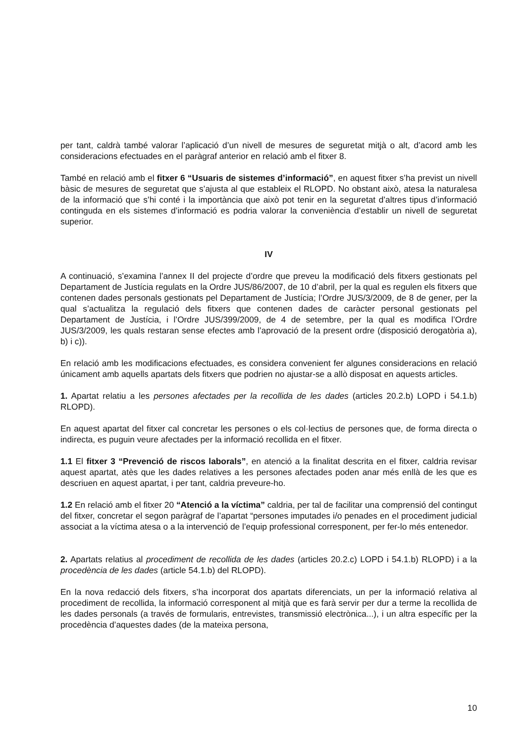per tant, caldrà també valorar l’aplicació d’un nivell de mesures de seguretat mitjà o alt, d’acord amb les consideracions efectuades en el paràgraf anterior en relació amb el fitxer 8.
També en relació amb el fitxer 6 “Usuaris de sistemes d’informació”, en aquest fitxer s’ha previst un nivell bàsic de mesures de seguretat que s’ajusta al que estableix el RLOPD. No obstant això, atesa la naturalesa de la informació que s’hi conté i la importància que això pot tenir en la seguretat d’altres tipus d’informació continguda en els sistemes d’informació es podria valorar la conveniència d’establir un nivell de seguretat superior.
IV
A continuació, s’examina l’annex II del projecte d’ordre que preveu la modificació dels fitxers gestionats pel Departament de Justícia regulats en la Ordre JUS/86/2007, de 10 d’abril, per la qual es regulen els fitxers que contenen dades personals gestionats pel Departament de Justícia; l’Ordre JUS/3/2009, de 8 de gener, per la qual s’actualitza la regulació dels fitxers que contenen dades de caràcter personal gestionats pel Departament de Justícia, i l’Ordre JUS/399/2009, de 4 de setembre, per la qual es modifica l’Ordre JUS/3/2009, les quals restaran sense efectes amb l’aprovació de la present ordre (disposició derogatòria a), b) i c)).
En relació amb les modificacions efectuades, es considera convenient fer algunes consideracions en relació únicament amb aquells apartats dels fitxers que podrien no ajustar-se a allò disposat en aquests articles.
1. Apartat relatiu a les persones afectades per la recollida de les dades (articles 20.2.b) LOPD i 54.1.b) RLOPD).
En aquest apartat del fitxer cal concretar les persones o els col·lectius de persones que, de forma directa o indirecta, es puguin veure afectades per la informació recollida en el fitxer.
1.1 El fitxer 3 “Prevenció de riscos laborals”, en atenció a la finalitat descrita en el fitxer, caldria revisar aquest apartat, atès que les dades relatives a les persones afectades poden anar més enllà de les que es descriuen en aquest apartat, i per tant, caldria preveure-ho.
1.2 En relació amb el fitxer 20 “Atenció a la víctima” caldria, per tal de facilitar una comprensió del contingut del fitxer, concretar el segon paràgraf de l’apartat “persones imputades i/o penades en el procediment judicial associat a la víctima atesa o a la intervenció de l’equip professional corresponent, per fer-lo més entenedor.
2. Apartats relatius al procediment de recollida de les dades (articles 20.2.c) LOPD i 54.1.b) RLOPD) i a la procedència de les dades (article 54.1.b) del RLOPD).
En la nova redacció dels fitxers, s’ha incorporat dos apartats diferenciats, un per la informació relativa al procediment de recollida, la informació corresponent al mitjà que es farà servir per dur a terme la recollida de les dades personals (a través de formularis, entrevistes, transmissió electrònica...), i un altra específic per la procedència d’aquestes dades (de la mateixa persona,
10